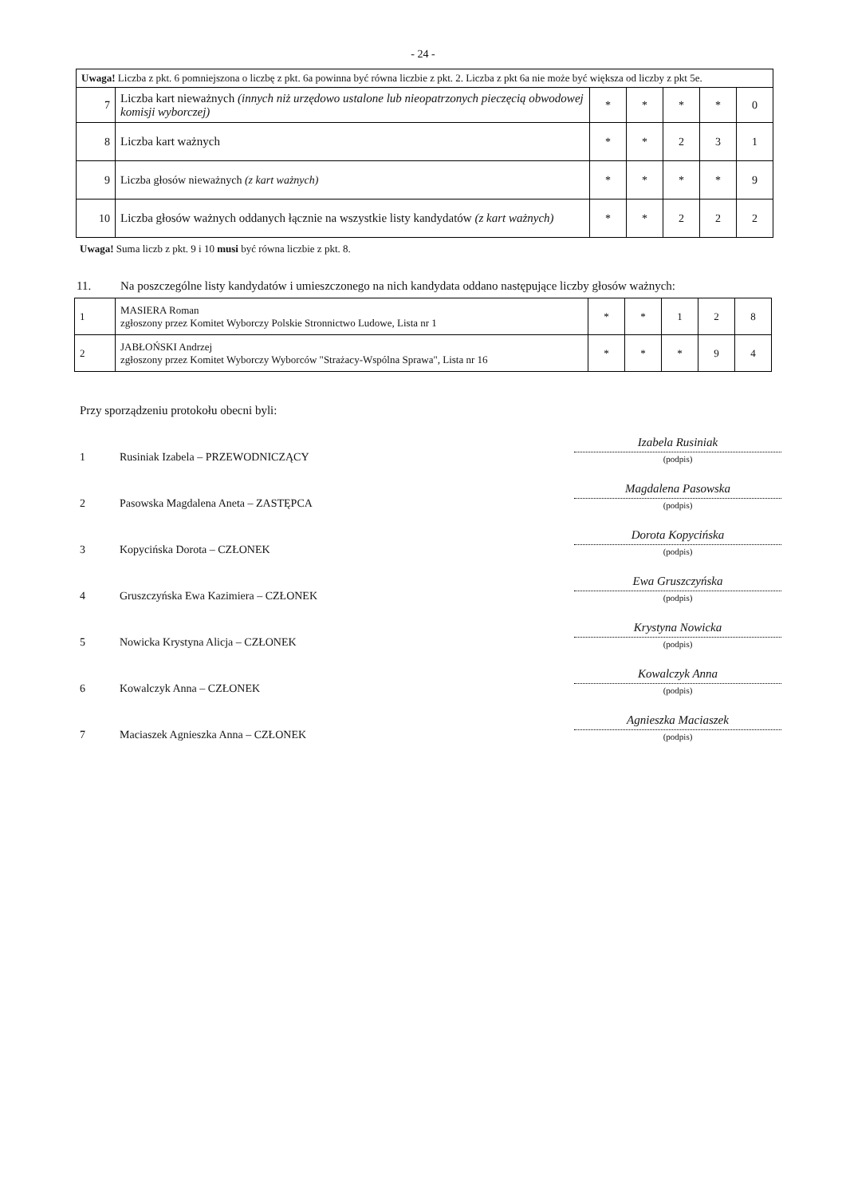- 24 -
| Uwaga! Liczba z pkt. 6 pomniejszona o liczbę z pkt. 6a powinna być równa liczbie z pkt. 2. Liczba z pkt 6a nie może być większa od liczby z pkt 5e. | | | | | | |
| 7 | Liczba kart nieważnych (innych niż urzędowo ustalone lub nieopatrzonych pieczęcią obwodowej komisji wyborczej) | * | * | * | * | 0 |
| 8 | Liczba kart ważnych | * | * | 2 | 3 | 1 |
| 9 | Liczba głosów nieważnych (z kart ważnych) | * | * | * | * | 9 |
| 10 | Liczba głosów ważnych oddanych łącznie na wszystkie listy kandydatów (z kart ważnych) | * | * | 2 | 2 | 2 |
Uwaga! Suma liczb z pkt. 9 i 10 musi być równa liczbie z pkt. 8.
11. Na poszczególne listy kandydatów i umieszczonego na nich kandydata oddano następujące liczby głosów ważnych:
| 1 | MASIERA Roman zgłoszony przez Komitet Wyborczy Polskie Stronnictwo Ludowe, Lista nr 1 | * | * | 1 | 2 | 8 |
| 2 | JABŁOŃSKI Andrzej zgłoszony przez Komitet Wyborczy Wyborców "Strażacy-Wspólna Sprawa", Lista nr 16 | * | * | * | 9 | 4 |
Przy sporządzeniu protokołu obecni byli:
1 Rusiniak Izabela – PRZEWODNICZĄCY
Izabela Rusiniak
(podpis)
2 Pasowska Magdalena Aneta – ZASTĘPCA
Magdalena Pasowska
(podpis)
3 Kopycińska Dorota – CZŁONEK
Dorota Kopycińska
(podpis)
4 Gruszczyńska Ewa Kazimiera – CZŁONEK
Ewa Gruszczyńska
(podpis)
5 Nowicka Krystyna Alicja – CZŁONEK
Krystyna Nowicka
(podpis)
6 Kowalczyk Anna – CZŁONEK
Kowalczyk Anna
(podpis)
7 Maciaszek Agnieszka Anna – CZŁONEK
Agnieszka Maciaszek
(podpis)